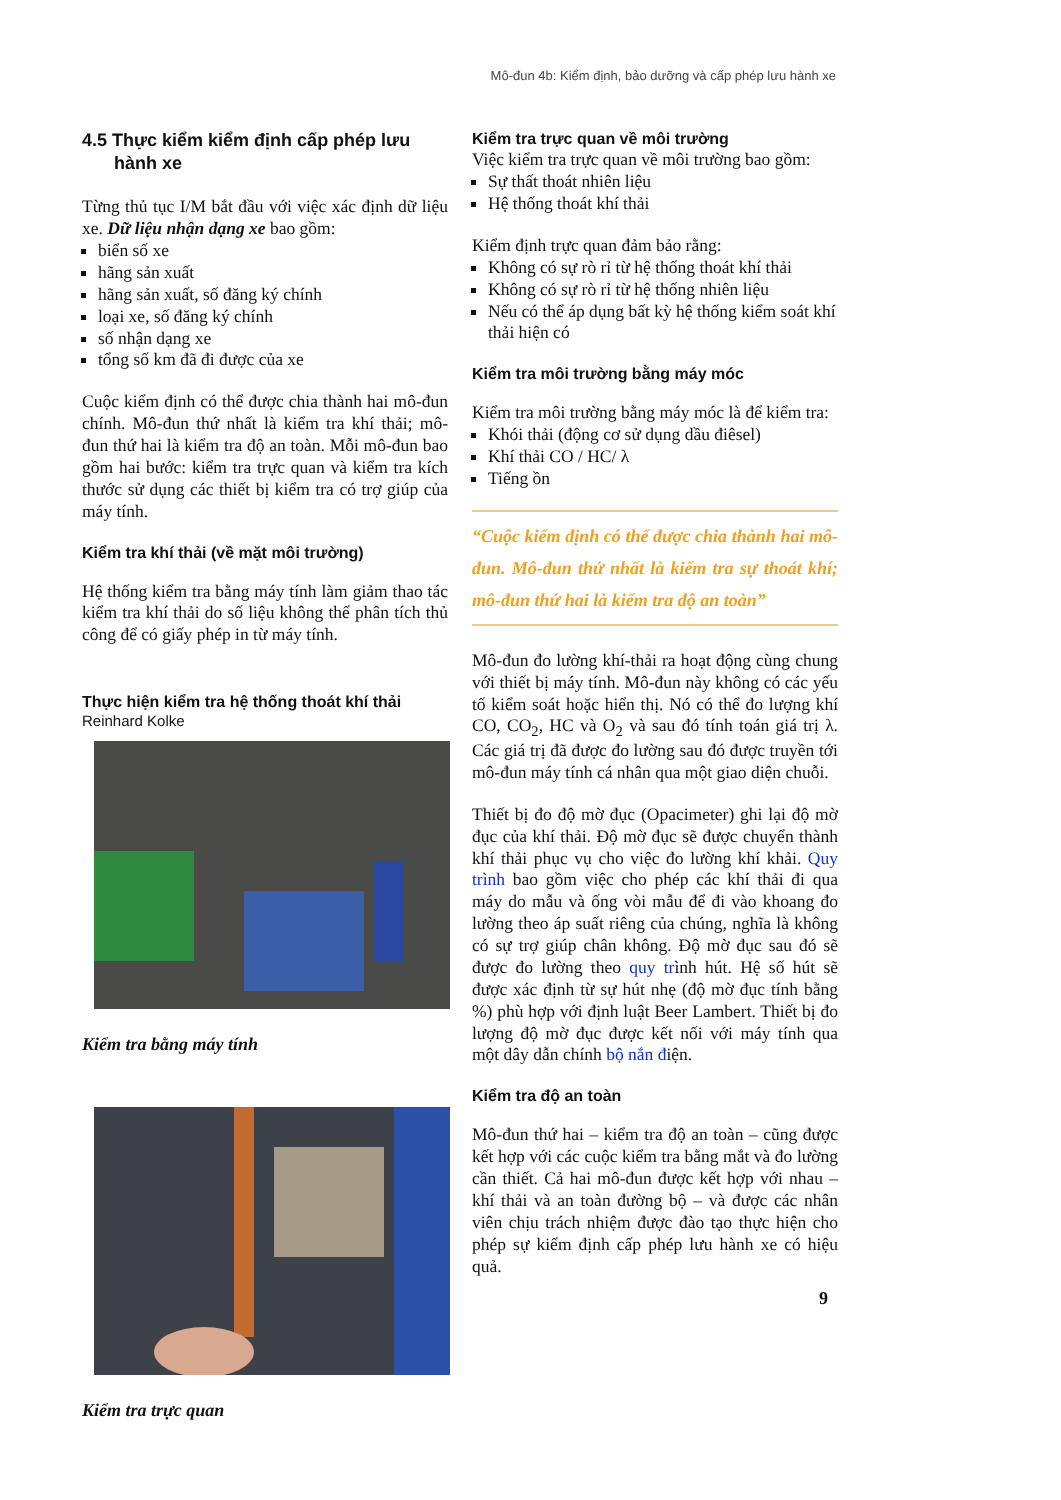Mô-đun 4b: Kiểm định, bảo dưỡng và cấp phép lưu hành xe
4.5 Thực kiểm kiểm định cấp phép lưu hành xe
Từng thủ tục I/M bắt đầu với việc xác định dữ liệu xe. Dữ liệu nhận dạng xe bao gồm:
biển số xe
hãng sản xuất
hãng sản xuất, số đăng ký chính
loại xe, số đăng ký chính
số nhận dạng xe
tổng số km đã đi được của xe
Cuộc kiểm định có thể được chia thành hai mô-đun chính. Mô-đun thứ nhất là kiểm tra khí thải; mô-đun thứ hai là kiểm tra độ an toàn. Mỗi mô-đun bao gồm hai bước: kiểm tra trực quan và kiểm tra kích thước sử dụng các thiết bị kiểm tra có trợ giúp của máy tính.
Kiểm tra khí thải (về mặt môi trường)
Hệ thống kiểm tra bằng máy tính làm giảm thao tác kiểm tra khí thải do số liệu không thể phân tích thủ công để có giấy phép in từ máy tính.
Thực hiện kiểm tra hệ thống thoát khí thải
Reinhard Kolke
Kiểm tra bằng máy tính
Kiểm tra trực quan
Kiểm tra trực quan về môi trường
Việc kiểm tra trực quan về môi trường bao gồm:
Sự thất thoát nhiên liệu
Hệ thống thoát khí thải
Kiểm định trực quan đảm bảo rằng:
Không có sự rò rỉ từ hệ thống thoát khí thải
Không có sự rò rỉ từ hệ thống nhiên liệu
Nếu có thể áp dụng bất kỳ hệ thống kiểm soát khí thải hiện có
Kiểm tra môi trường bằng máy móc
Kiểm tra môi trường bằng máy móc là để kiểm tra:
Khói thải (động cơ sử dụng dầu điêsel)
Khí thải CO / HC/ λ
Tiếng ồn
“Cuộc kiểm định có thể được chia thành hai mô-đun. Mô-đun thứ nhất là kiểm tra sự thoát khí; mô-đun thứ hai là kiểm tra độ an toàn”
Mô-đun đo lường khí-thải ra hoạt động cùng chung với thiết bị máy tính. Mô-đun này không có các yếu tố kiểm soát hoặc hiển thị. Nó có thể đo lượng khí CO, CO<sub>2</sub>, HC và O<sub>2</sub> và sau đó tính toán giá trị λ. Các giá trị đã được đo lường sau đó được truyền tới mô-đun máy tính cá nhân qua một giao diện chuỗi.
Thiết bị đo độ mờ đục (Opacimeter) ghi lại độ mờ đục của khí thải. Độ mờ đục sẽ được chuyển thành khí thải phục vụ cho việc đo lường khí khải. Quy trình bao gồm việc cho phép các khí thải đi qua máy do mẫu và ống vòi mẫu để đi vào khoang đo lường theo áp suất riêng của chúng, nghĩa là không có sự trợ giúp chân không. Độ mờ đục sau đó sẽ được đo lường theo quy trình hút. Hệ số hút sẽ được xác định từ sự hút nhẹ (độ mờ đục tính bằng %) phù hợp với định luật Beer Lambert. Thiết bị đo lượng độ mờ đục được kết nối với máy tính qua một dây dẫn chính bộ nắn điện.
Kiểm tra độ an toàn
Mô-đun thứ hai – kiểm tra độ an toàn – cũng được kết hợp với các cuộc kiểm tra bằng mắt và đo lường cần thiết. Cả hai mô-đun được kết hợp với nhau – khí thải và an toàn đường bộ – và được các nhân viên chịu trách nhiệm được đào tạo thực hiện cho phép sự kiểm định cấp phép lưu hành xe có hiệu quả.
9